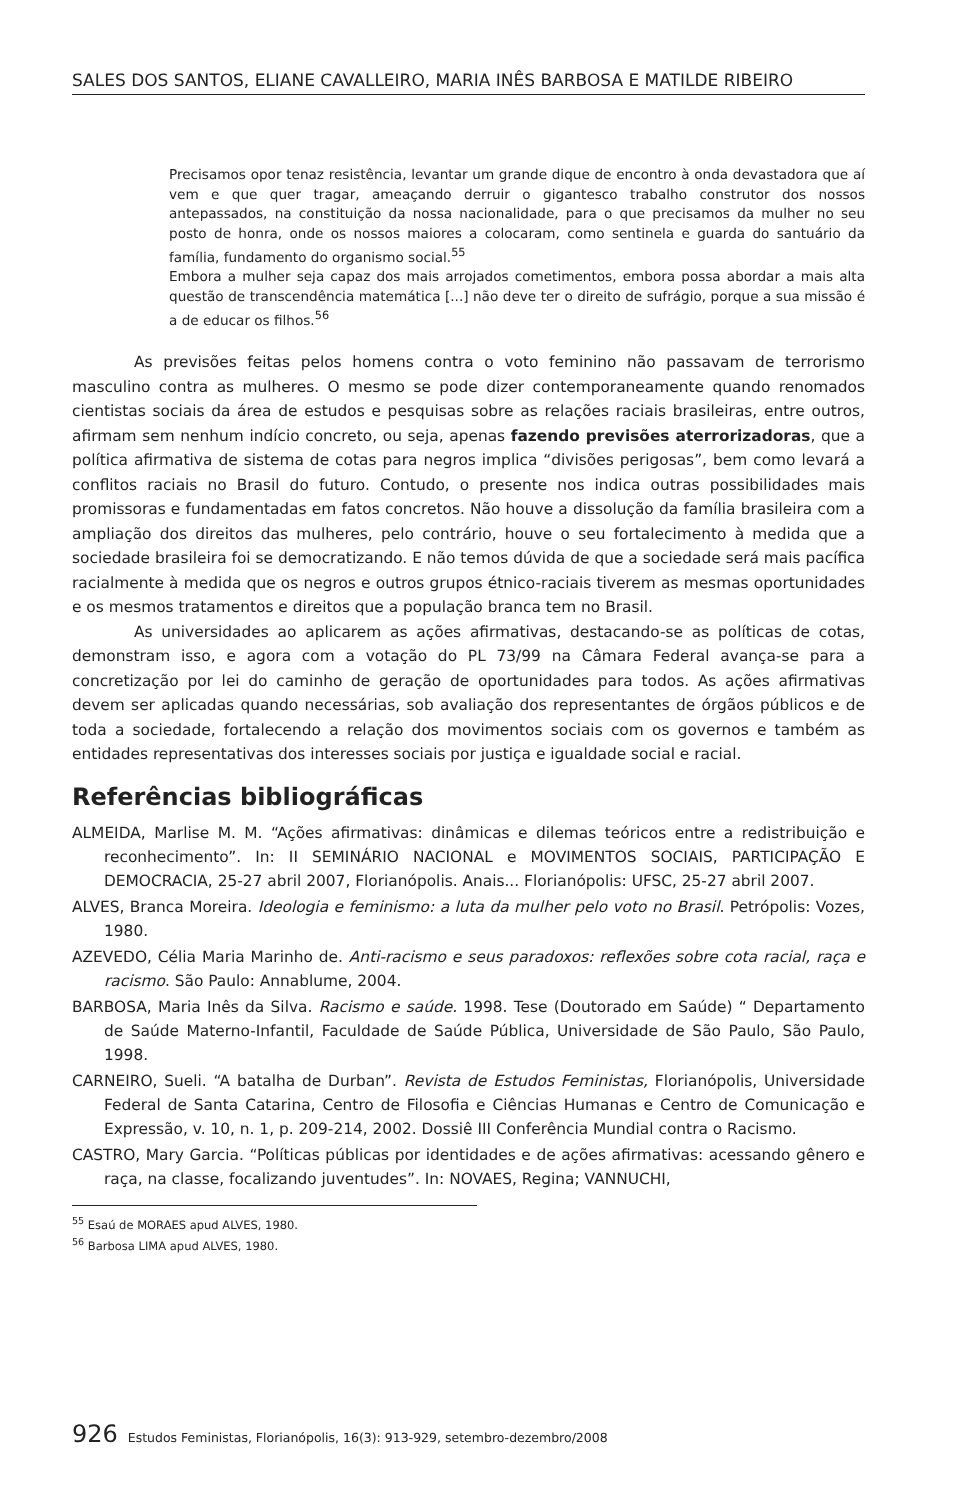SALES DOS SANTOS, ELIANE CAVALLEIRO, MARIA INÊS BARBOSA E MATILDE RIBEIRO
Precisamos opor tenaz resistência, levantar um grande dique de encontro à onda devastadora que aí vem e que quer tragar, ameaçando derruir o gigantesco trabalho construtor dos nossos antepassados, na constituição da nossa nacionalidade, para o que precisamos da mulher no seu posto de honra, onde os nossos maiores a colocaram, como sentinela e guarda do santuário da família, fundamento do organismo social.<sup>55</sup>
Embora a mulher seja capaz dos mais arrojados cometimentos, embora possa abordar a mais alta questão de transcendência matemática [...] não deve ter o direito de sufrágio, porque a sua missão é a de educar os filhos.<sup>56</sup>
As previsões feitas pelos homens contra o voto feminino não passavam de terrorismo masculino contra as mulheres. O mesmo se pode dizer contemporaneamente quando renomados cientistas sociais da área de estudos e pesquisas sobre as relações raciais brasileiras, entre outros, afirmam sem nenhum indício concreto, ou seja, apenas fazendo previsões aterrorizadoras, que a política afirmativa de sistema de cotas para negros implica “divisões perigosas”, bem como levará a conflitos raciais no Brasil do futuro. Contudo, o presente nos indica outras possibilidades mais promissoras e fundamentadas em fatos concretos. Não houve a dissolução da família brasileira com a ampliação dos direitos das mulheres, pelo contrário, houve o seu fortalecimento à medida que a sociedade brasileira foi se democratizando. E não temos dúvida de que a sociedade será mais pacífica racialmente à medida que os negros e outros grupos étnico-raciais tiverem as mesmas oportunidades e os mesmos tratamentos e direitos que a população branca tem no Brasil.
As universidades ao aplicarem as ações afirmativas, destacando-se as políticas de cotas, demonstram isso, e agora com a votação do PL 73/99 na Câmara Federal avança-se para a concretização por lei do caminho de geração de oportunidades para todos. As ações afirmativas devem ser aplicadas quando necessárias, sob avaliação dos representantes de órgãos públicos e de toda a sociedade, fortalecendo a relação dos movimentos sociais com os governos e também as entidades representativas dos interesses sociais por justiça e igualdade social e racial.
Referências bibliográficas
ALMEIDA, Marlise M. M. “Ações afirmativas: dinâmicas e dilemas teóricos entre a redistribuição e reconhecimento”. In: II SEMINÁRIO NACIONAL e MOVIMENTOS SOCIAIS, PARTICIPAÇÃO E DEMOCRACIA, 25-27 abril 2007, Florianópolis. Anais... Florianópolis: UFSC, 25-27 abril 2007.
ALVES, Branca Moreira. Ideologia e feminismo: a luta da mulher pelo voto no Brasil. Petrópolis: Vozes, 1980.
AZEVEDO, Célia Maria Marinho de. Anti-racismo e seus paradoxos: reflexões sobre cota racial, raça e racismo. São Paulo: Annablume, 2004.
BARBOSA, Maria Inês da Silva. Racismo e saúde. 1998. Tese (Doutorado em Saúde) “ Departamento de Saúde Materno-Infantil, Faculdade de Saúde Pública, Universidade de São Paulo, São Paulo, 1998.
CARNEIRO, Sueli. “A batalha de Durban”. Revista de Estudos Feministas, Florianópolis, Universidade Federal de Santa Catarina, Centro de Filosofia e Ciências Humanas e Centro de Comunicação e Expressão, v. 10, n. 1, p. 209-214, 2002. Dossiê III Conferência Mundial contra o Racismo.
CASTRO, Mary Garcia. “Políticas públicas por identidades e de ações afirmativas: acessando gênero e raça, na classe, focalizando juventudes”. In: NOVAES, Regina; VANNUCHI,
<sup>55</sup> Esaú de MORAES apud ALVES, 1980.
<sup>56</sup> Barbosa LIMA apud ALVES, 1980.
926 Estudos Feministas, Florianópolis, 16(3): 913-929, setembro-dezembro/2008